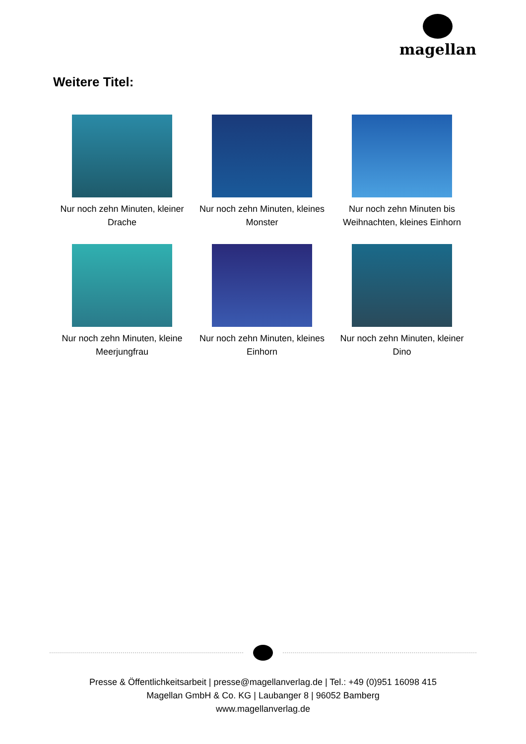magellan
Weitere Titel:
Nur noch zehn Minuten, kleiner Drache
Nur noch zehn Minuten, kleines Monster
Nur noch zehn Minuten bis Weihnachten, kleines Einhorn
Nur noch zehn Minuten, kleine Meerjungfrau
Nur noch zehn Minuten, kleines Einhorn
Nur noch zehn Minuten, kleiner Dino
Presse & Öffentlichkeitsarbeit | presse@magellanverlag.de | Tel.: +49 (0)951 16098 415
Magellan GmbH & Co. KG | Laubanger 8 | 96052 Bamberg
www.magellanverlag.de